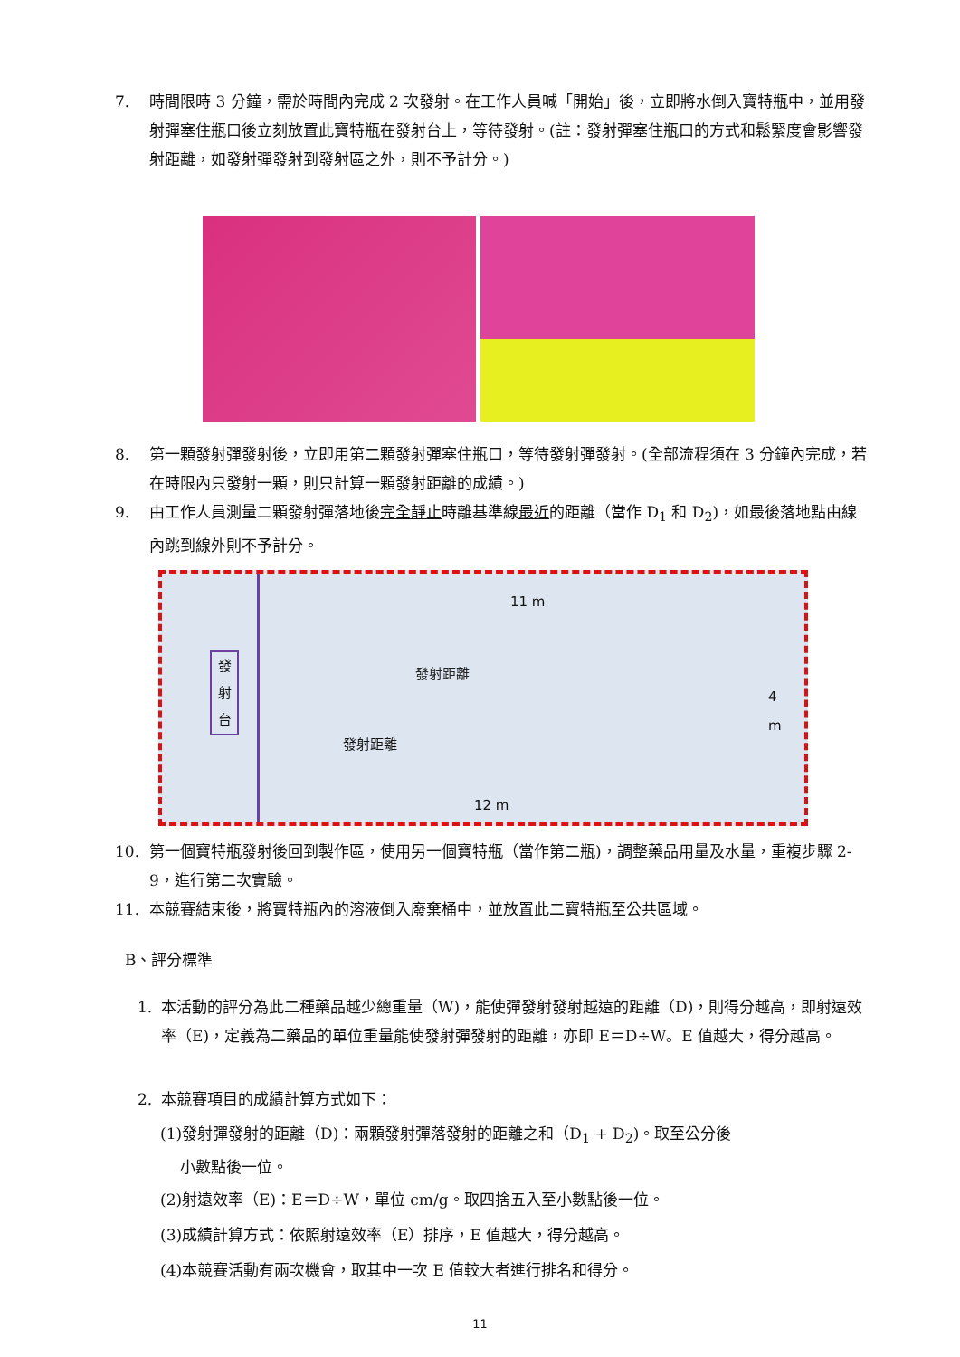7. 時間限時 3 分鐘，需於時間內完成 2 次發射。在工作人員喊「開始」後，立即將水倒入寶特瓶中，並用發射彈塞住瓶口後立刻放置此寶特瓶在發射台上，等待發射。(註：發射彈塞住瓶口的方式和鬆緊度會影響發射距離，如發射彈發射到發射區之外，則不予計分。)
8. 第一顆發射彈發射後，立即用第二顆發射彈塞住瓶口，等待發射彈發射。(全部流程須在 3 分鐘內完成，若在時限內只發射一顆，則只計算一顆發射距離的成績。)
9. 由工作人員測量二顆發射彈落地後完全靜止時離基準線最近的距離（當作 D<sub>1</sub> 和 D<sub>2</sub>)，如最後落地點由線內跳到線外則不予計分。
11 m
發
射
台
發射距離
發射距離
4
m
12 m
10. 第一個寶特瓶發射後回到製作區，使用另一個寶特瓶（當作第二瓶)，調整藥品用量及水量，重複步驟 2-9，進行第二次實驗。
11. 本競賽結束後，將寶特瓶內的溶液倒入廢棄桶中，並放置此二寶特瓶至公共區域。
B、評分標準
1. 本活動的評分為此二種藥品越少總重量（W)，能使彈發射發射越遠的距離（D)，則得分越高，即射遠效率（E)，定義為二藥品的單位重量能使發射彈發射的距離，亦即 E＝D÷W。E 值越大，得分越高。
2. 本競賽項目的成績計算方式如下：
(1)發射彈發射的距離（D)：兩顆發射彈落發射的距離之和（D<sub>1</sub> + D<sub>2</sub>)。取至公分後
小數點後一位。
(2)射遠效率（E)：E＝D÷W，單位 cm/g。取四捨五入至小數點後一位。
(3)成績計算方式：依照射遠效率（E）排序，E 值越大，得分越高。
(4)本競賽活動有兩次機會，取其中一次 E 值較大者進行排名和得分。
11